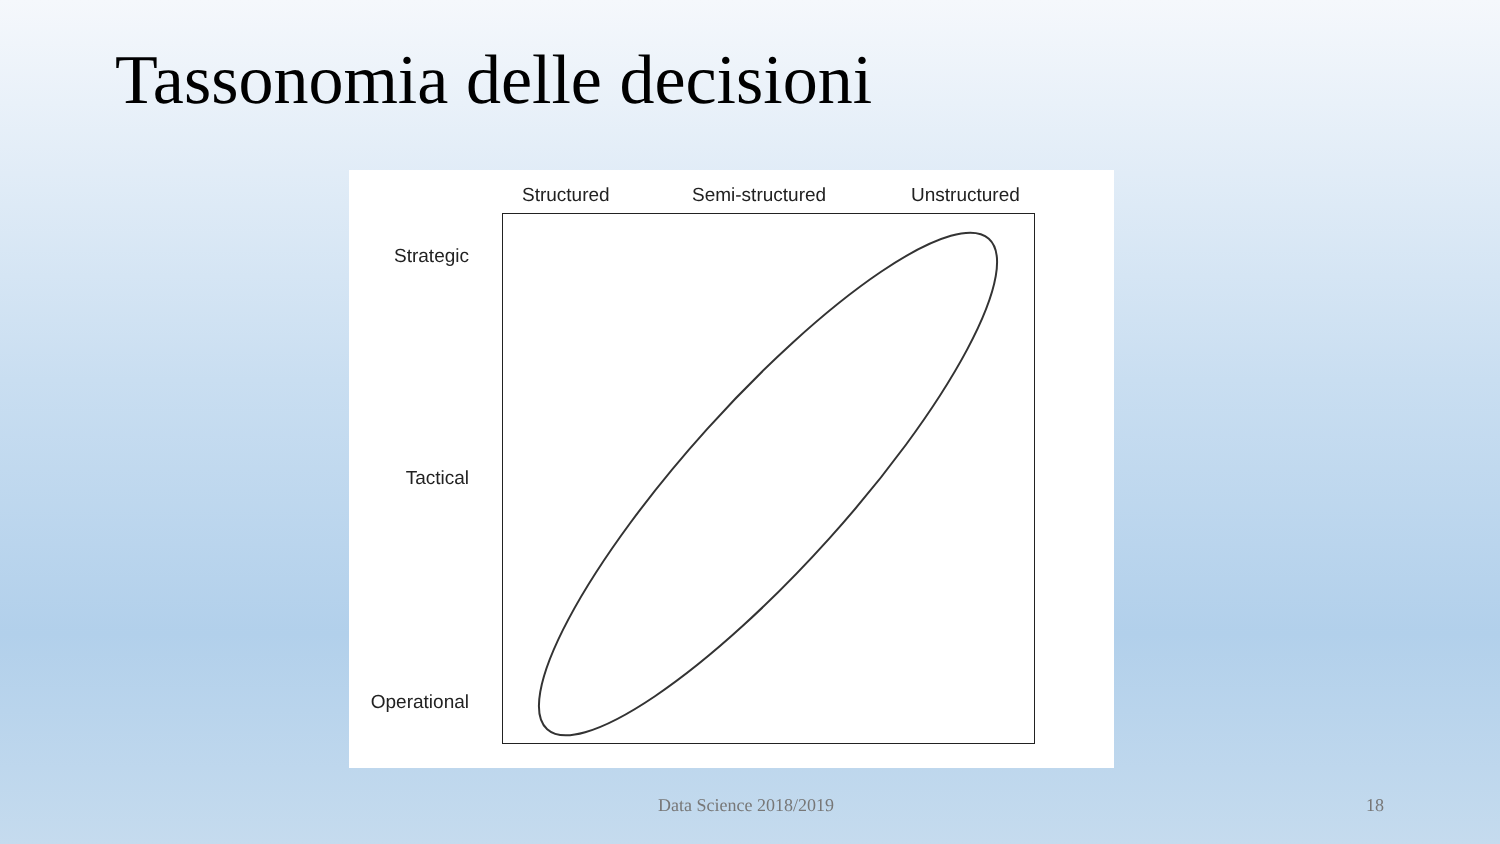Tassonomia delle decisioni
Structured Semi-structured Unstructured
Strategic
Tactical
Operational
Data Science 2018/2019 18